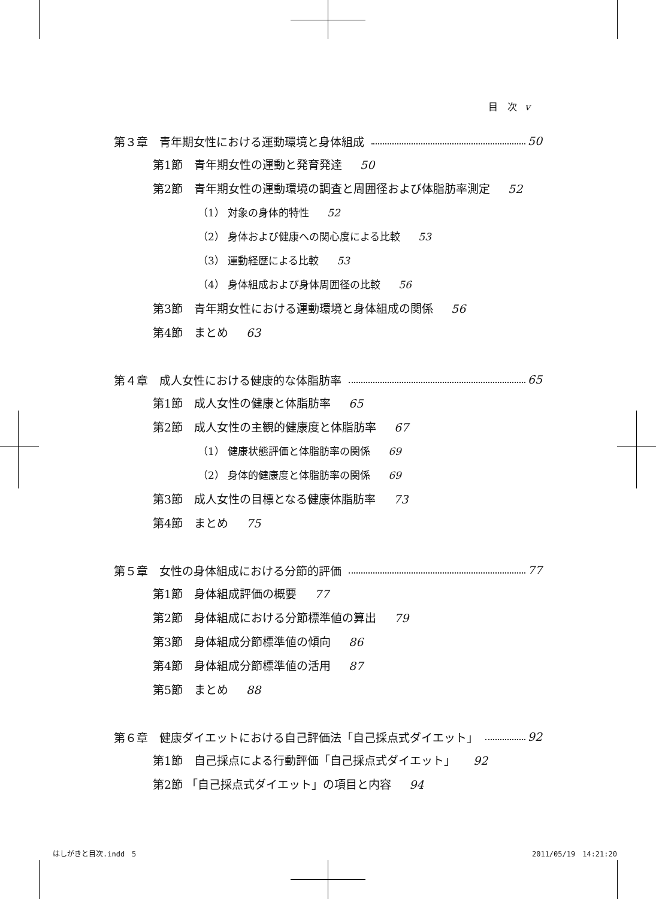目　次 v
第３章　青年期女性における運動環境と身体組成 50
第1節　青年期女性の運動と発育発達 50
第2節　青年期女性の運動環境の調査と周囲径および体脂肪率測定 52
（1） 対象の身体的特性 52
（2） 身体および健康への関心度による比較 53
（3） 運動経歴による比較 53
（4） 身体組成および身体周囲径の比較 56
第3節　青年期女性における運動環境と身体組成の関係 56
第4節　まとめ 63
第４章　成人女性における健康的な体脂肪率 65
第1節　成人女性の健康と体脂肪率 65
第2節　成人女性の主観的健康度と体脂肪率 67
（1） 健康状態評価と体脂肪率の関係 69
（2） 身体的健康度と体脂肪率の関係 69
第3節　成人女性の目標となる健康体脂肪率 73
第4節　まとめ 75
第５章　女性の身体組成における分節的評価 77
第1節　身体組成評価の概要 77
第2節　身体組成における分節標準値の算出 79
第3節　身体組成分節標準値の傾向 86
第4節　身体組成分節標準値の活用 87
第5節　まとめ 88
第６章　健康ダイエットにおける自己評価法「自己採点式ダイエット」 92
第1節　自己採点による行動評価「自己採点式ダイエット」 92
第2節 「自己採点式ダイエット」の項目と内容 94
はしがきと目次.indd　5 2011/05/19　14:21:20